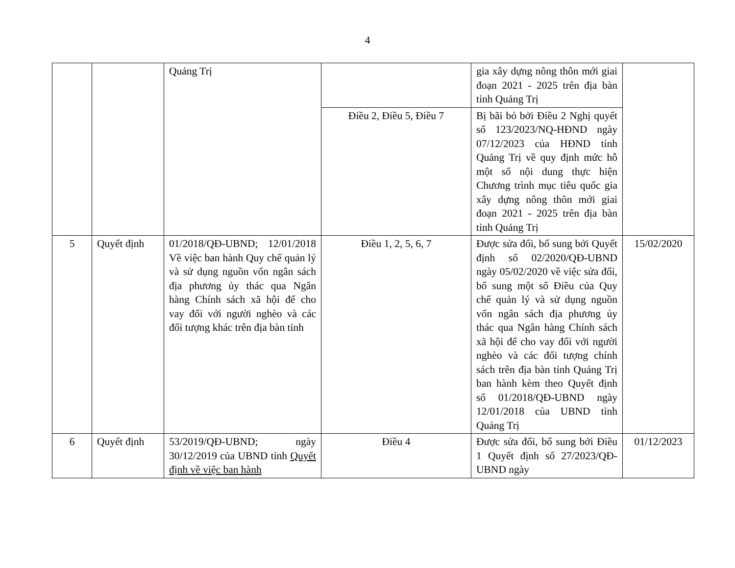4
| | | Quảng Trị | | gia xây dựng nông thôn mới giai đoạn 2021 - 2025 trên địa bàn tỉnh Quảng Trị | |
| | | | Điều 2, Điều 5, Điều 7 | Bị bãi bỏ bởi Điều 2 Nghị quyết số 123/2023/NQ-HĐND ngày 07/12/2023 của HĐND tỉnh Quảng Trị về quy định mức hỗ một số nội dung thực hiện Chương trình mục tiêu quốc gia xây dựng nông thôn mới giai đoạn 2021 - 2025 trên địa bàn tỉnh Quảng Trị | |
| 5 | Quyết định | 01/2018/QĐ-UBND; 12/01/2018 Về việc ban hành Quy chế quản lý và sử dụng nguồn vốn ngân sách địa phương ủy thác qua Ngân hàng Chính sách xã hội để cho vay đối với người nghèo và các đối tượng khác trên địa bàn tỉnh | Điều 1, 2, 5, 6, 7 | Được sửa đổi, bổ sung bởi Quyết định số 02/2020/QĐ-UBND ngày 05/02/2020 về việc sửa đổi, bổ sung một số Điều của Quy chế quản lý và sử dụng nguồn vốn ngân sách địa phương ủy thác qua Ngân hàng Chính sách xã hội để cho vay đối với người nghèo và các đối tượng chính sách trên địa bàn tỉnh Quảng Trị ban hành kèm theo Quyết định số 01/2018/QĐ-UBND ngày 12/01/2018 của UBND tỉnh Quảng Trị | 15/02/2020 |
| 6 | Quyết định | 53/2019/QĐ-UBND; ngày 30/12/2019 của UBND tỉnh Quyết định về việc ban hành | Điều 4 | Được sửa đổi, bổ sung bởi Điều 1 Quyết định số 27/2023/QĐ-UBND ngày | 01/12/2023 |